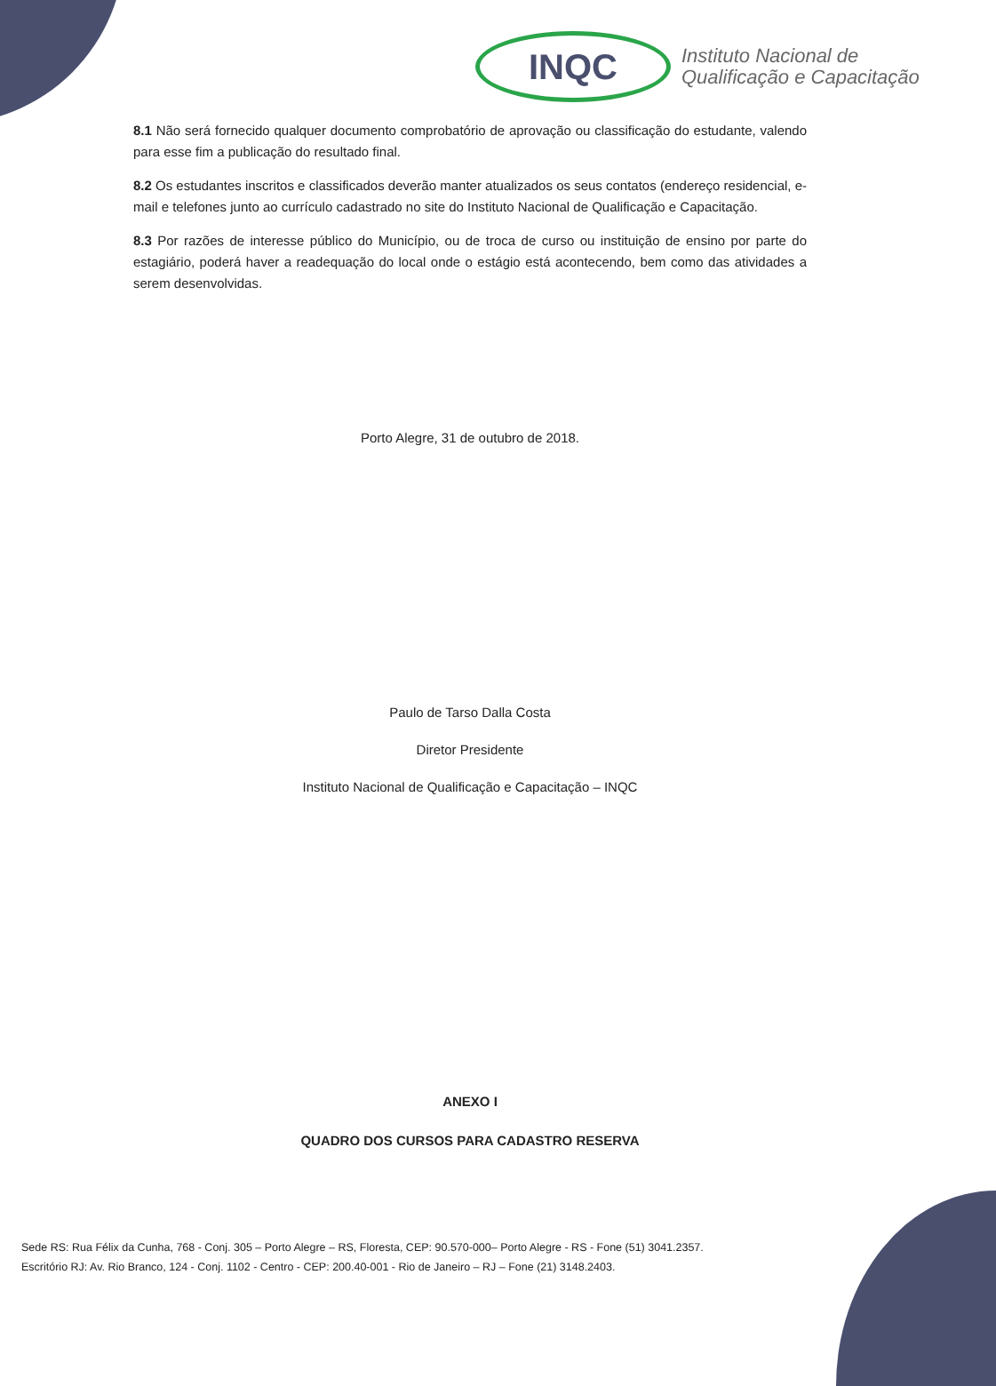INQC
Instituto Nacional de
Qualificação e Capacitação
8.1 Não será fornecido qualquer documento comprobatório de aprovação ou classificação do estudante, valendo para esse fim a publicação do resultado final.
8.2 Os estudantes inscritos e classificados deverão manter atualizados os seus contatos (endereço residencial, e-mail e telefones junto ao currículo cadastrado no site do Instituto Nacional de Qualificação e Capacitação.
8.3 Por razões de interesse público do Município, ou de troca de curso ou instituição de ensino por parte do estagiário, poderá haver a readequação do local onde o estágio está acontecendo, bem como das atividades a serem desenvolvidas.
Porto Alegre, 31 de outubro de 2018.
Paulo de Tarso Dalla Costa
Diretor Presidente
Instituto Nacional de Qualificação e Capacitação – INQC
ANEXO I
QUADRO DOS CURSOS PARA CADASTRO RESERVA
Sede RS: Rua Félix da Cunha, 768 - Conj. 305 – Porto Alegre – RS, Floresta, CEP: 90.570-000– Porto Alegre - RS - Fone (51) 3041.2357.
Escritório RJ: Av. Rio Branco, 124 - Conj. 1102 - Centro - CEP: 200.40-001 - Rio de Janeiro – RJ – Fone (21) 3148.2403.